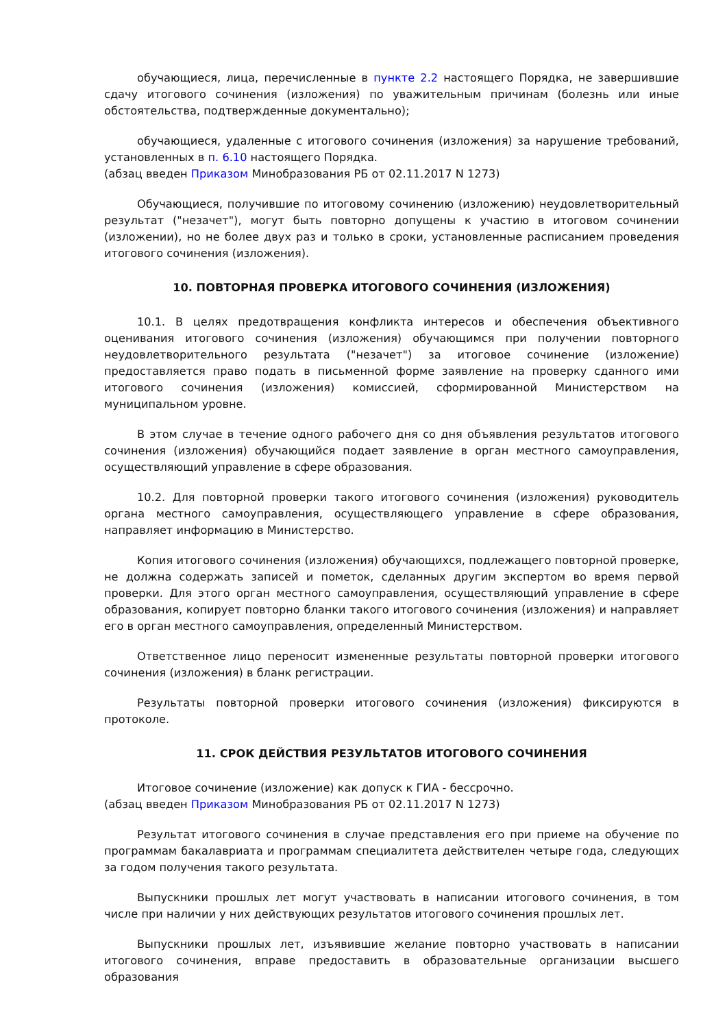обучающиеся, лица, перечисленные в пункте 2.2 настоящего Порядка, не завершившие сдачу итогового сочинения (изложения) по уважительным причинам (болезнь или иные обстоятельства, подтвержденные документально);
обучающиеся, удаленные с итогового сочинения (изложения) за нарушение требований, установленных в п. 6.10 настоящего Порядка.
(абзац введен Приказом Минобразования РБ от 02.11.2017 N 1273)
Обучающиеся, получившие по итоговому сочинению (изложению) неудовлетворительный результат ("незачет"), могут быть повторно допущены к участию в итоговом сочинении (изложении), но не более двух раз и только в сроки, установленные расписанием проведения итогового сочинения (изложения).
10. ПОВТОРНАЯ ПРОВЕРКА ИТОГОВОГО СОЧИНЕНИЯ (ИЗЛОЖЕНИЯ)
10.1. В целях предотвращения конфликта интересов и обеспечения объективного оценивания итогового сочинения (изложения) обучающимся при получении повторного неудовлетворительного результата ("незачет") за итоговое сочинение (изложение) предоставляется право подать в письменной форме заявление на проверку сданного ими итогового сочинения (изложения) комиссией, сформированной Министерством на муниципальном уровне.
В этом случае в течение одного рабочего дня со дня объявления результатов итогового сочинения (изложения) обучающийся подает заявление в орган местного самоуправления, осуществляющий управление в сфере образования.
10.2. Для повторной проверки такого итогового сочинения (изложения) руководитель органа местного самоуправления, осуществляющего управление в сфере образования, направляет информацию в Министерство.
Копия итогового сочинения (изложения) обучающихся, подлежащего повторной проверке, не должна содержать записей и пометок, сделанных другим экспертом во время первой проверки. Для этого орган местного самоуправления, осуществляющий управление в сфере образования, копирует повторно бланки такого итогового сочинения (изложения) и направляет его в орган местного самоуправления, определенный Министерством.
Ответственное лицо переносит измененные результаты повторной проверки итогового сочинения (изложения) в бланк регистрации.
Результаты повторной проверки итогового сочинения (изложения) фиксируются в протоколе.
11. СРОК ДЕЙСТВИЯ РЕЗУЛЬТАТОВ ИТОГОВОГО СОЧИНЕНИЯ
Итоговое сочинение (изложение) как допуск к ГИА - бессрочно.
(абзац введен Приказом Минобразования РБ от 02.11.2017 N 1273)
Результат итогового сочинения в случае представления его при приеме на обучение по программам бакалавриата и программам специалитета действителен четыре года, следующих за годом получения такого результата.
Выпускники прошлых лет могут участвовать в написании итогового сочинения, в том числе при наличии у них действующих результатов итогового сочинения прошлых лет.
Выпускники прошлых лет, изъявившие желание повторно участвовать в написании итогового сочинения, вправе предоставить в образовательные организации высшего образования